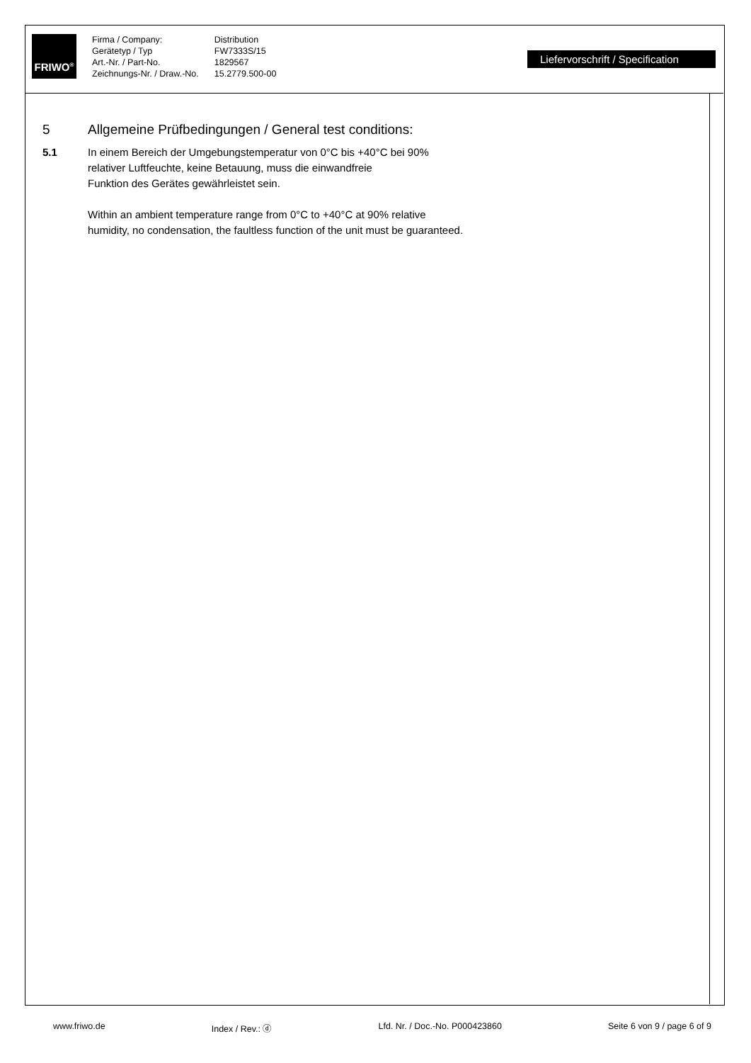FRIWO<sup>®</sup>
Firma / Company:
Gerätetyp / Typ
Art.-Nr. / Part-No.
Zeichnungs-Nr. / Draw.-No.
Distribution
FW7333S/15
1829567
15.2779.500-00
Liefervorschrift / Specification
5 Allgemeine Prüfbedingungen / General test conditions:
5.1 In einem Bereich der Umgebungstemperatur von 0°C bis +40°C bei 90%
relativer Luftfeuchte, keine Betauung, muss die einwandfreie
Funktion des Gerätes gewährleistet sein.
Within an ambient temperature range from 0°C to +40°C at 90% relative
humidity, no condensation, the faultless function of the unit must be guaranteed.
www.friwo.de Index / Rev.: ⓓ Lfd. Nr. / Doc.-No. P000423860 Seite 6 von 9 / page 6 of 9